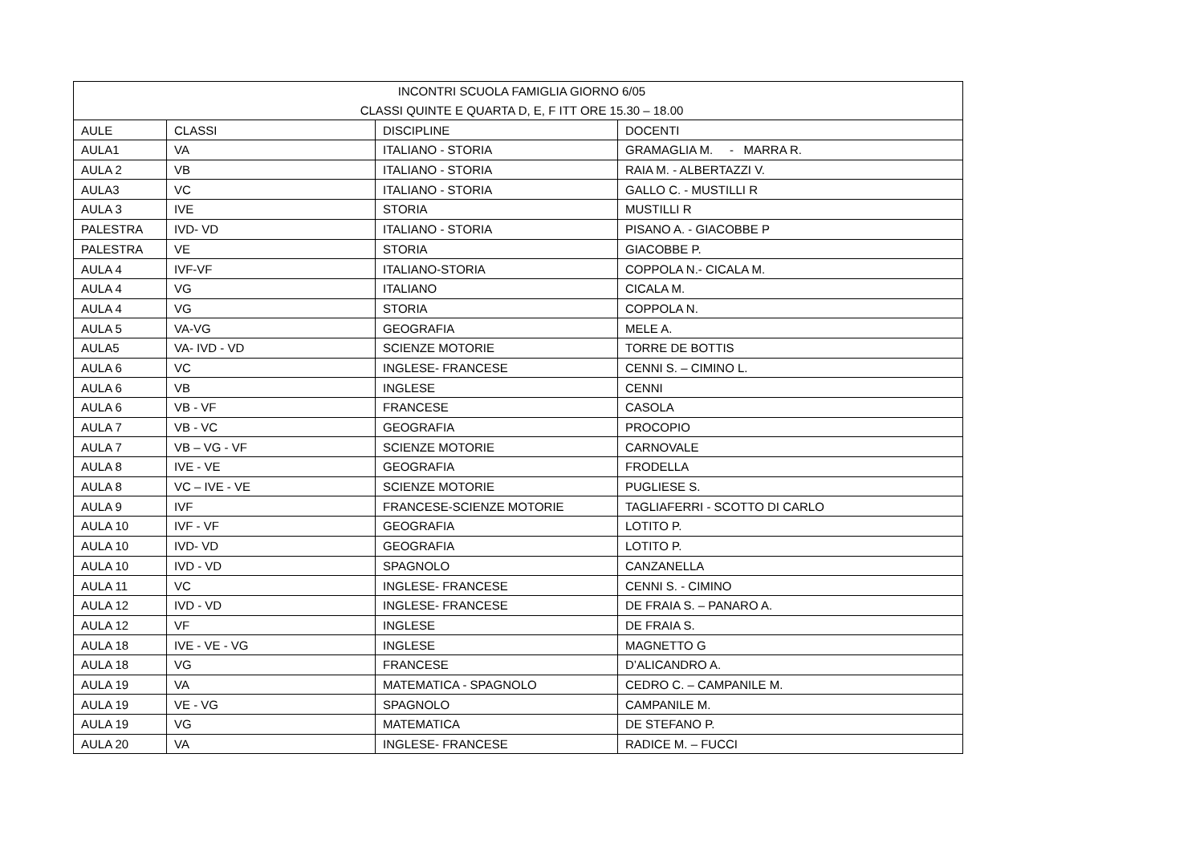| INCONTRI SCUOLA FAMIGLIA GIORNO 6/05 | | | |
| CLASSI QUINTE E QUARTA D, E, F ITT ORE 15.30 – 18.00 | | | |
| AULE | CLASSI | DISCIPLINE | DOCENTI |
| AULA1 | VA | ITALIANO - STORIA | GRAMAGLIA M. - MARRA R. |
| AULA 2 | VB | ITALIANO - STORIA | RAIA M. - ALBERTAZZI V. |
| AULA3 | VC | ITALIANO - STORIA | GALLO C. - MUSTILLI R |
| AULA 3 | IVE | STORIA | MUSTILLI R |
| PALESTRA | IVD- VD | ITALIANO - STORIA | PISANO A. - GIACOBBE P |
| PALESTRA | VE | STORIA | GIACOBBE P. |
| AULA 4 | IVF-VF | ITALIANO-STORIA | COPPOLA N.- CICALA M. |
| AULA 4 | VG | ITALIANO | CICALA M. |
| AULA 4 | VG | STORIA | COPPOLA N. |
| AULA 5 | VA-VG | GEOGRAFIA | MELE A. |
| AULA5 | VA- IVD - VD | SCIENZE MOTORIE | TORRE DE BOTTIS |
| AULA 6 | VC | INGLESE- FRANCESE | CENNI S. – CIMINO L. |
| AULA 6 | VB | INGLESE | CENNI |
| AULA 6 | VB - VF | FRANCESE | CASOLA |
| AULA 7 | VB - VC | GEOGRAFIA | PROCOPIO |
| AULA 7 | VB – VG - VF | SCIENZE MOTORIE | CARNOVALE |
| AULA 8 | IVE - VE | GEOGRAFIA | FRODELLA |
| AULA 8 | VC – IVE - VE | SCIENZE MOTORIE | PUGLIESE S. |
| AULA 9 | IVF | FRANCESE-SCIENZE MOTORIE | TAGLIAFERRI - SCOTTO DI CARLO |
| AULA 10 | IVF - VF | GEOGRAFIA | LOTITO P. |
| AULA 10 | IVD- VD | GEOGRAFIA | LOTITO P. |
| AULA 10 | IVD - VD | SPAGNOLO | CANZANELLA |
| AULA 11 | VC | INGLESE- FRANCESE | CENNI S. - CIMINO |
| AULA 12 | IVD - VD | INGLESE- FRANCESE | DE FRAIA S. – PANARO A. |
| AULA 12 | VF | INGLESE | DE FRAIA S. |
| AULA 18 | IVE - VE - VG | INGLESE | MAGNETTO G |
| AULA 18 | VG | FRANCESE | D’ALICANDRO A. |
| AULA 19 | VA | MATEMATICA - SPAGNOLO | CEDRO C. – CAMPANILE M. |
| AULA 19 | VE - VG | SPAGNOLO | CAMPANILE M. |
| AULA 19 | VG | MATEMATICA | DE STEFANO P. |
| AULA 20 | VA | INGLESE- FRANCESE | RADICE M. – FUCCI |